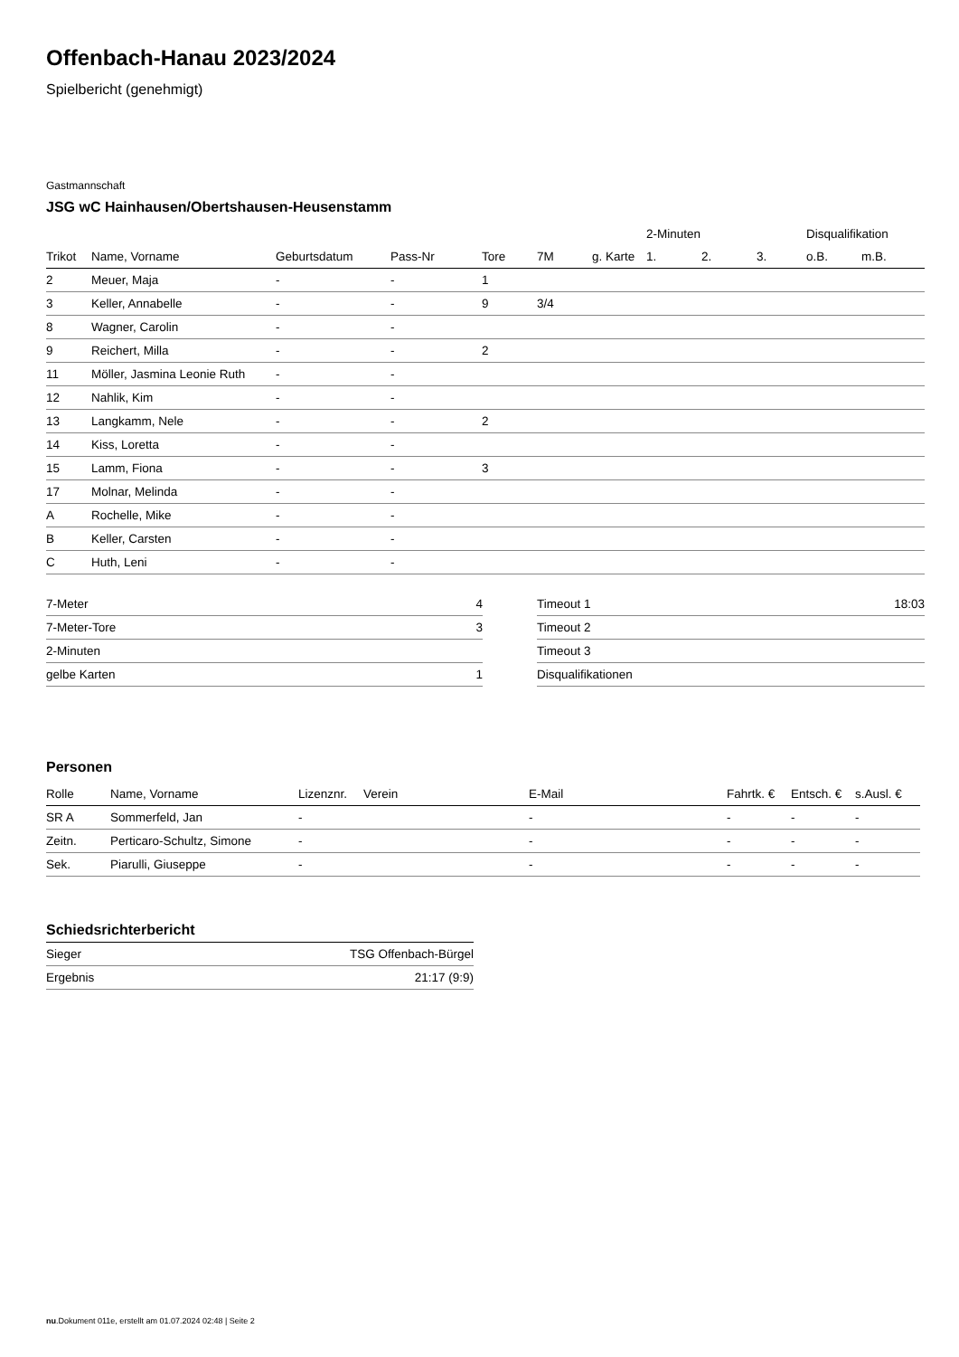Offenbach-Hanau 2023/2024
Spielbericht (genehmigt)
Gastmannschaft
JSG wC Hainhausen/Obertshausen-Heusenstamm
| | | | | | | | 2-Minuten | | | Disqualifikation | |
| --- | --- | --- | --- | --- | --- | --- | --- | --- | --- | --- | --- |
| Trikot | Name, Vorname | Geburtsdatum | Pass-Nr | Tore | 7M | g. Karte | 1. | 2. | 3. | o.B. | m.B. |
| 2 | Meuer, Maja | - | - | 1 | | | | | | | |
| 3 | Keller, Annabelle | - | - | 9 | 3/4 | | | | | | |
| 8 | Wagner, Carolin | - | - | | | | | | | | |
| 9 | Reichert, Milla | - | - | 2 | | | | | | | |
| 11 | Möller, Jasmina Leonie Ruth | - | - | | | | | | | | |
| 12 | Nahlik, Kim | - | - | | | | | | | | |
| 13 | Langkamm, Nele | - | - | 2 | | | | | | | |
| 14 | Kiss, Loretta | - | - | | | | | | | | |
| 15 | Lamm, Fiona | - | - | 3 | | | | | | | |
| 17 | Molnar, Melinda | - | - | | | | | | | | |
| A | Rochelle, Mike | - | - | | | | | | | | |
| B | Keller, Carsten | - | - | | | | | | | | |
| C | Huth, Leni | - | - | | | | | | | | |
| 7-Meter | 4 |
| 7-Meter-Tore | 3 |
| 2-Minuten | |
| gelbe Karten | 1 |
| Timeout 1 | 18:03 |
| Timeout 2 | |
| Timeout 3 | |
| Disqualifikationen | |
Personen
| Rolle | Name, Vorname | Lizenznr. | Verein | E-Mail | Fahrtk. € | Entsch. € | s.Ausl. € |
| --- | --- | --- | --- | --- | --- | --- | --- |
| SR A | Sommerfeld, Jan | - | | - | - | - | - |
| Zeitn. | Perticaro-Schultz, Simone | - | | - | - | - | - |
| Sek. | Piarulli, Giuseppe | - | | - | - | - | - |
Schiedsrichterbericht
| Sieger | TSG Offenbach-Bürgel |
| Ergebnis | 21:17 (9:9) |
nu.Dokument 011e, erstellt am 01.07.2024 02:48 | Seite 2